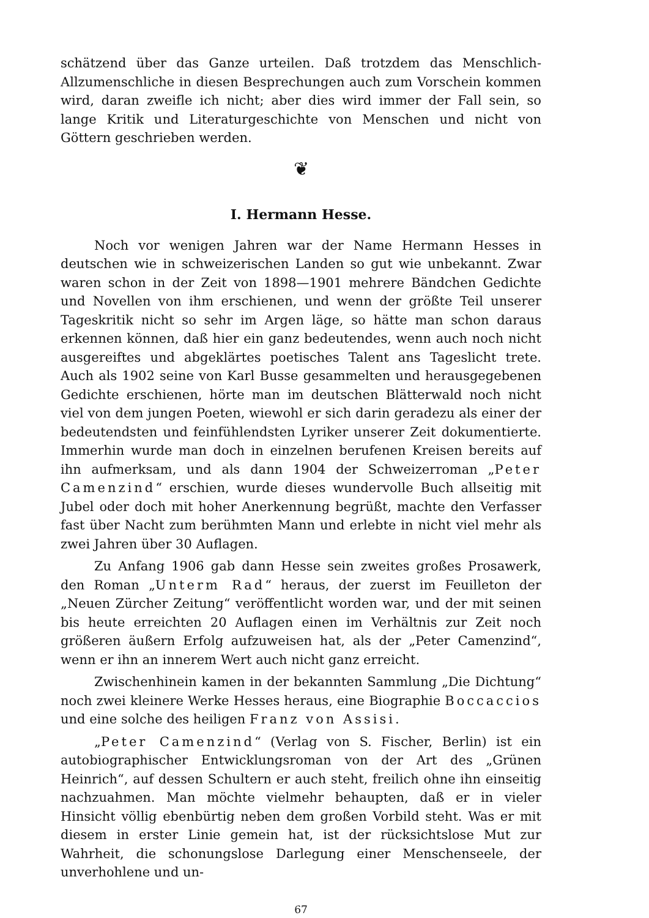schätzend über das Ganze urteilen. Daß trotzdem das Menschlich-Allzumenschliche in diesen Besprechungen auch zum Vorschein kommen wird, daran zweifle ich nicht; aber dies wird immer der Fall sein, so lange Kritik und Literaturgeschichte von Menschen und nicht von Göttern geschrieben werden.
❦
I. Hermann Hesse.
Noch vor wenigen Jahren war der Name Hermann Hesses in deutschen wie in schweizerischen Landen so gut wie unbekannt. Zwar waren schon in der Zeit von 1898—1901 mehrere Bändchen Gedichte und Novellen von ihm erschienen, und wenn der größte Teil unserer Tageskritik nicht so sehr im Argen läge, so hätte man schon daraus erkennen können, daß hier ein ganz bedeutendes, wenn auch noch nicht ausgereiftes und abgeklärtes poetisches Talent ans Tageslicht trete. Auch als 1902 seine von Karl Busse gesammelten und herausgegebenen Gedichte erschienen, hörte man im deutschen Blätterwald noch nicht viel von dem jungen Poeten, wiewohl er sich darin geradezu als einer der bedeutendsten und feinfühlendsten Lyriker unserer Zeit dokumentierte. Immerhin wurde man doch in einzelnen berufenen Kreisen bereits auf ihn aufmerksam, und als dann 1904 der Schweizerroman „Peter Camenzind“ erschien, wurde dieses wundervolle Buch allseitig mit Jubel oder doch mit hoher Anerkennung begrüßt, machte den Verfasser fast über Nacht zum berühmten Mann und erlebte in nicht viel mehr als zwei Jahren über 30 Auflagen.
Zu Anfang 1906 gab dann Hesse sein zweites großes Prosawerk, den Roman „Unterm Rad“ heraus, der zuerst im Feuilleton der „Neuen Zürcher Zeitung“ veröffentlicht worden war, und der mit seinen bis heute erreichten 20 Auflagen einen im Verhältnis zur Zeit noch größeren äußern Erfolg aufzuweisen hat, als der „Peter Camenzind“, wenn er ihn an innerem Wert auch nicht ganz erreicht.
Zwischenhinein kamen in der bekannten Sammlung „Die Dichtung“ noch zwei kleinere Werke Hesses heraus, eine Biographie Boccaccios und eine solche des heiligen Franz von Assisi.
„Peter Camenzind“ (Verlag von S. Fischer, Berlin) ist ein autobiographischer Entwicklungsroman von der Art des „Grünen Heinrich“, auf dessen Schultern er auch steht, freilich ohne ihn einseitig nachzuahmen. Man möchte vielmehr behaupten, daß er in vieler Hinsicht völlig ebenbürtig neben dem großen Vorbild steht. Was er mit diesem in erster Linie gemein hat, ist der rücksichtslose Mut zur Wahrheit, die schonungslose Darlegung einer Menschenseele, der unverhohlene und un-
67